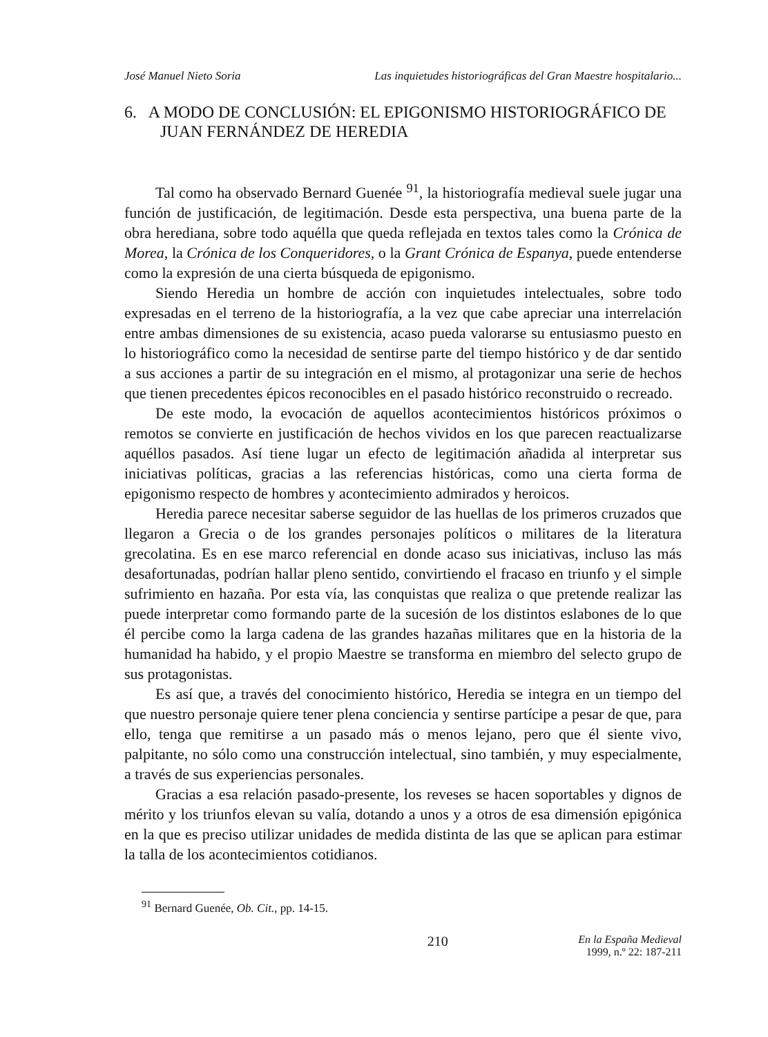José Manuel Nieto Soria Las inquietudes historiográficas del Gran Maestre hospitalario...
6. A MODO DE CONCLUSIÓN: EL EPIGONISMO HISTORIOGRÁFICO DE JUAN FERNÁNDEZ DE HEREDIA
Tal como ha observado Bernard Guenée <sup>91</sup>, la historiografía medieval suele jugar una función de justificación, de legitimación. Desde esta perspectiva, una buena parte de la obra herediana, sobre todo aquélla que queda reflejada en textos tales como la Crónica de Morea, la Crónica de los Conqueridores, o la Grant Crónica de Espanya, puede entenderse como la expresión de una cierta búsqueda de epigonismo.
Siendo Heredia un hombre de acción con inquietudes intelectuales, sobre todo expresadas en el terreno de la historiografía, a la vez que cabe apreciar una interrelación entre ambas dimensiones de su existencia, acaso pueda valorarse su entusiasmo puesto en lo historiográfico como la necesidad de sentirse parte del tiempo histórico y de dar sentido a sus acciones a partir de su integración en el mismo, al protagonizar una serie de hechos que tienen precedentes épicos reconocibles en el pasado histórico reconstruido o recreado.
De este modo, la evocación de aquellos acontecimientos históricos próximos o remotos se convierte en justificación de hechos vividos en los que parecen reactualizarse aquéllos pasados. Así tiene lugar un efecto de legitimación añadida al interpretar sus iniciativas políticas, gracias a las referencias históricas, como una cierta forma de epigonismo respecto de hombres y acontecimiento admirados y heroicos.
Heredia parece necesitar saberse seguidor de las huellas de los primeros cruzados que llegaron a Grecia o de los grandes personajes políticos o militares de la literatura grecolatina. Es en ese marco referencial en donde acaso sus iniciativas, incluso las más desafortunadas, podrían hallar pleno sentido, convirtiendo el fracaso en triunfo y el simple sufrimiento en hazaña. Por esta vía, las conquistas que realiza o que pretende realizar las puede interpretar como formando parte de la sucesión de los distintos eslabones de lo que él percibe como la larga cadena de las grandes hazañas militares que en la historia de la humanidad ha habido, y el propio Maestre se transforma en miembro del selecto grupo de sus protagonistas.
Es así que, a través del conocimiento histórico, Heredia se integra en un tiempo del que nuestro personaje quiere tener plena conciencia y sentirse partícipe a pesar de que, para ello, tenga que remitirse a un pasado más o menos lejano, pero que él siente vivo, palpitante, no sólo como una construcción intelectual, sino también, y muy especialmente, a través de sus experiencias personales.
Gracias a esa relación pasado-presente, los reveses se hacen soportables y dignos de mérito y los triunfos elevan su valía, dotando a unos y a otros de esa dimensión epigónica en la que es preciso utilizar unidades de medida distinta de las que se aplican para estimar la talla de los acontecimientos cotidianos.
<sup>91</sup> Bernard Guenée, Ob. Cit., pp. 14-15.
210
En la España Medieval
1999, n.º 22: 187-211